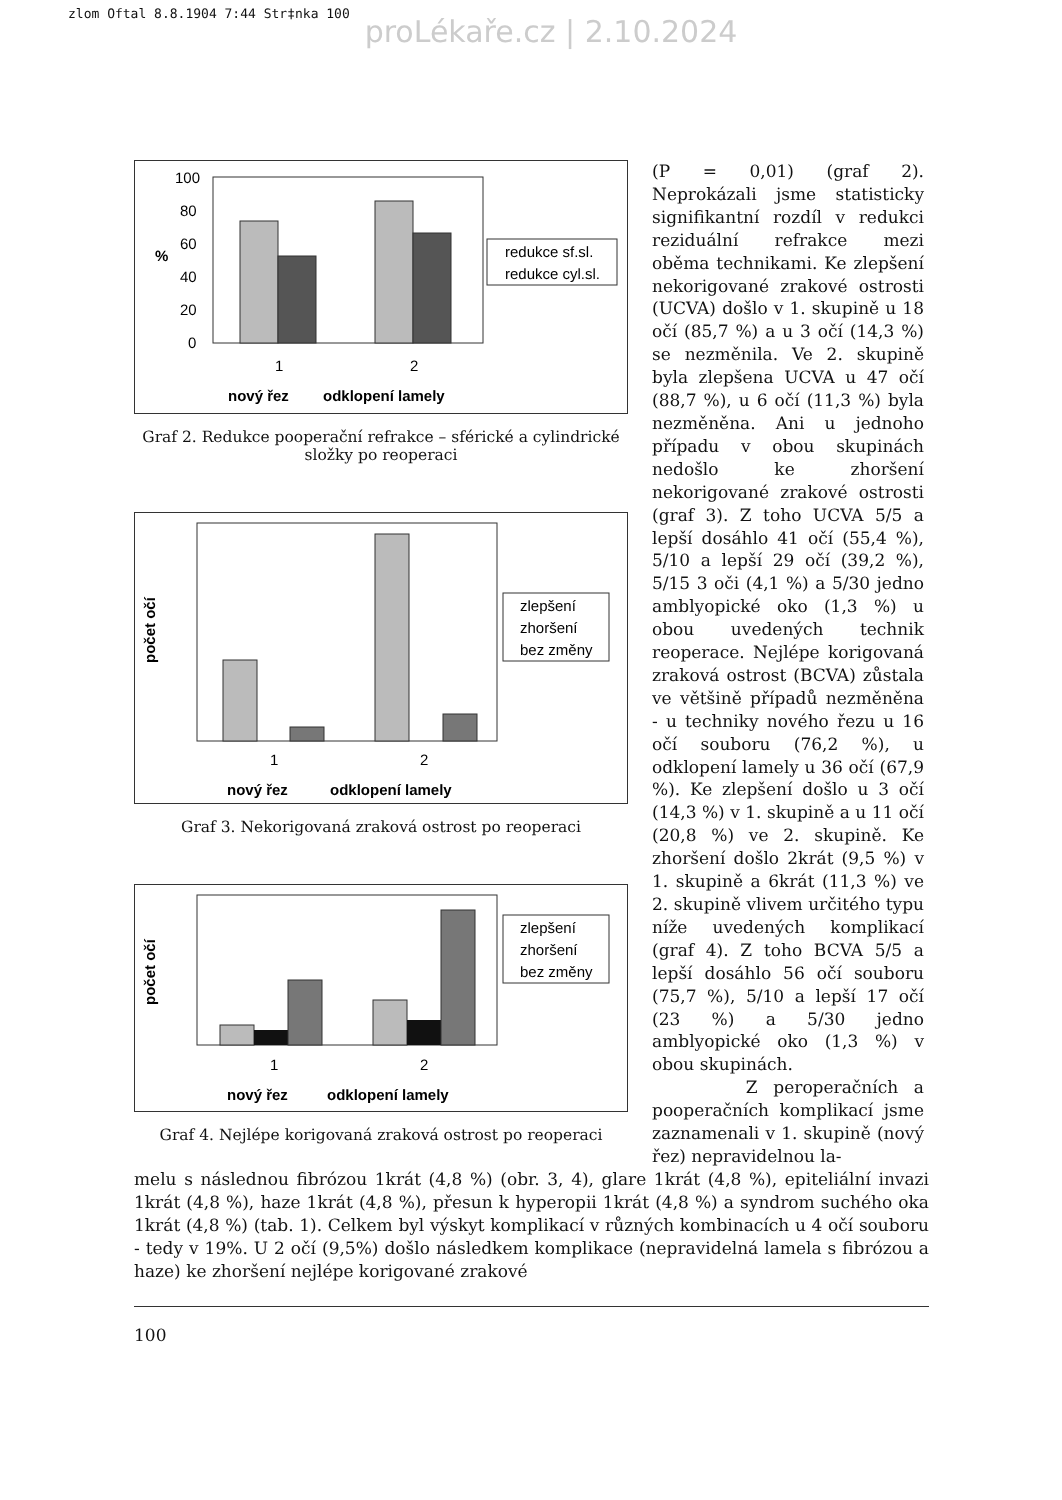zlom Oftal 8.8.1904 7:44 Str‡nka 100
proLékaře.cz | 2.10.2024
100
80
60
40
20
0
%
1
2
nový řez
odklopení lamely
redukce sf.sl.
redukce cyl.sl.
Graf 2. Redukce pooperační refrakce – sférické a cylindrické složky po reoperaci
1
2
nový řez
odklopení lamely
počet očí
zlepšení
zhoršení
bez změny
Graf 3. Nekorigovaná zraková ostrost po reoperaci
počet očí
1
2
nový řez
odklopení lamely
zlepšení
zhoršení
bez změny
Graf 4. Nejlépe korigovaná zraková ostrost po reoperaci
(P = 0,01) (graf 2). Neprokázali jsme statisticky signifikantní rozdíl v redukci reziduální refrakce mezi oběma technikami. Ke zlepšení nekorigované zrakové ostrosti (UCVA) došlo v 1. skupině u 18 očí (85,7 %) a u 3 očí (14,3 %) se nezměnila. Ve 2. skupině byla zlepšena UCVA u 47 očí (88,7 %), u 6 očí (11,3 %) byla nezměněna. Ani u jednoho případu v obou skupinách nedošlo ke zhoršení nekorigované zrakové ostrosti (graf 3). Z toho UCVA 5/5 a lepší dosáhlo 41 očí (55,4 %), 5/10 a lepší 29 očí (39,2 %), 5/15 3 oči (4,1 %) a 5/30 jedno amblyopické oko (1,3 %) u obou uvedených technik reoperace. Nejlépe korigovaná zraková ostrost (BCVA) zůstala ve většině případů nezměněna - u techniky nového řezu u 16 očí souboru (76,2 %), u odklopení lamely u 36 očí (67,9 %). Ke zlepšení došlo u 3 očí (14,3 %) v 1. skupině a u 11 očí (20,8 %) ve 2. skupině. Ke zhoršení došlo 2krát (9,5 %) v 1. skupině a 6krát (11,3 %) ve 2. skupině vlivem určitého typu níže uvedených komplikací (graf 4). Z toho BCVA 5/5 a lepší dosáhlo 56 očí souboru (75,7 %), 5/10 a lepší 17 očí (23 %) a 5/30 jedno amblyopické oko (1,3 %) v obou skupinách.
Z peroperačních a pooperačních komplikací jsme zaznamenali v 1. skupině (nový řez) nepravidelnou la-
melu s následnou fibrózou 1krát (4,8 %) (obr. 3, 4), glare 1krát (4,8 %), epiteliální invazi 1krát (4,8 %), haze 1krát (4,8 %), přesun k hyperopii 1krát (4,8 %) a syndrom suchého oka 1krát (4,8 %) (tab. 1). Celkem byl výskyt komplikací v různých kombinacích u 4 očí souboru - tedy v 19%. U 2 očí (9,5%) došlo následkem komplikace (nepravidelná lamela s fibrózou a haze) ke zhoršení nejlépe korigované zrakové
100